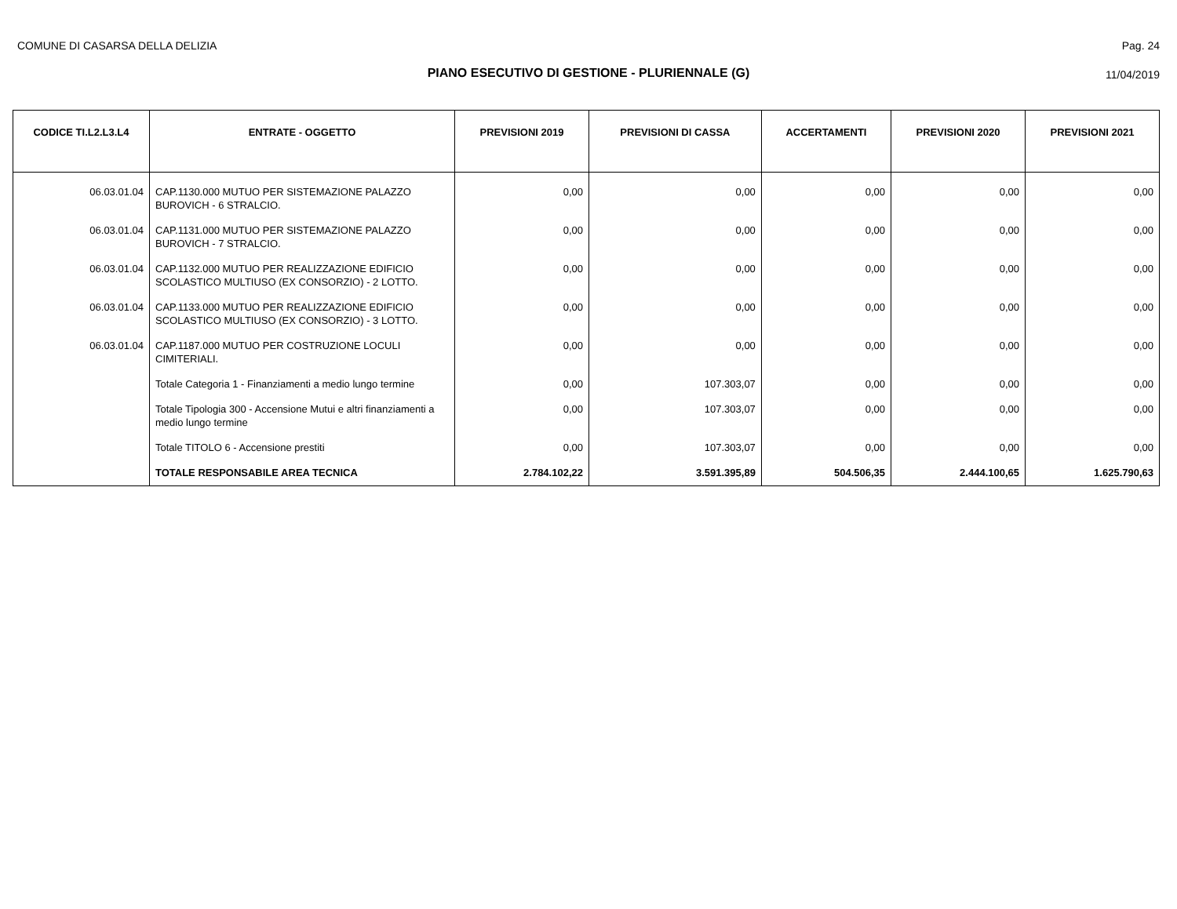COMUNE DI CASARSA DELLA DELIZIA
Pag. 24
PIANO ESECUTIVO DI GESTIONE - PLURIENNALE (G)
11/04/2019
| CODICE TI.L2.L3.L4 | ENTRATE - OGGETTO | PREVISIONI 2019 | PREVISIONI DI CASSA | ACCERTAMENTI | PREVISIONI 2020 | PREVISIONI 2021 |
| --- | --- | --- | --- | --- | --- | --- |
| 06.03.01.04 | CAP.1130.000 MUTUO PER SISTEMAZIONE PALAZZO BUROVICH - 6 STRALCIO. | 0,00 | 0,00 | 0,00 | 0,00 | 0,00 |
| 06.03.01.04 | CAP.1131.000 MUTUO PER SISTEMAZIONE PALAZZO BUROVICH - 7 STRALCIO. | 0,00 | 0,00 | 0,00 | 0,00 | 0,00 |
| 06.03.01.04 | CAP.1132.000 MUTUO PER REALIZZAZIONE EDIFICIO SCOLASTICO MULTIUSO (EX CONSORZIO) - 2 LOTTO. | 0,00 | 0,00 | 0,00 | 0,00 | 0,00 |
| 06.03.01.04 | CAP.1133.000 MUTUO PER REALIZZAZIONE EDIFICIO SCOLASTICO MULTIUSO (EX CONSORZIO) - 3 LOTTO. | 0,00 | 0,00 | 0,00 | 0,00 | 0,00 |
| 06.03.01.04 | CAP.1187.000 MUTUO PER COSTRUZIONE LOCULI CIMITERIALI. | 0,00 | 0,00 | 0,00 | 0,00 | 0,00 |
| | Totale Categoria 1 - Finanziamenti a medio lungo termine | 0,00 | 107.303,07 | 0,00 | 0,00 | 0,00 |
| | Totale Tipologia 300 - Accensione Mutui e altri finanziamenti a medio lungo termine | 0,00 | 107.303,07 | 0,00 | 0,00 | 0,00 |
| | Totale TITOLO 6 - Accensione prestiti | 0,00 | 107.303,07 | 0,00 | 0,00 | 0,00 |
| | TOTALE RESPONSABILE AREA TECNICA | 2.784.102,22 | 3.591.395,89 | 504.506,35 | 2.444.100,65 | 1.625.790,63 |